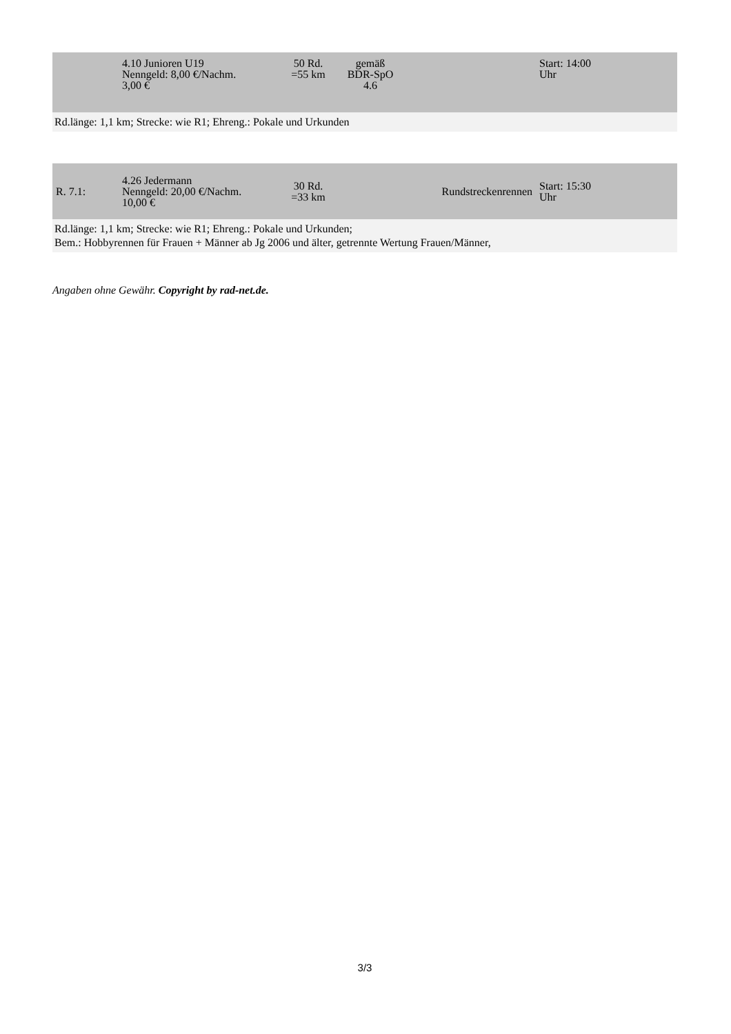| | 4.10 Junioren U19 Nenngeld: 8,00 €/Nachm. 3,00 € | 50 Rd. =55 km | gemäß BDR-SpO 4.6 | | Start: 14:00 Uhr |
| Rd.länge: 1,1 km; Strecke: wie R1; Ehreng.: Pokale und Urkunden | | | | | |
| R. 7.1: | 4.26 Jedermann Nenngeld: 20,00 €/Nachm. 10,00 € | 30 Rd. =33 km | | Rundstreckenrennen | Start: 15:30 Uhr |
| Rd.länge: 1,1 km; Strecke: wie R1; Ehreng.: Pokale und Urkunden; Bem.: Hobbyrennen für Frauen + Männer ab Jg 2006 und älter, getrennte Wertung Frauen/Männer, | | | | | |
Angaben ohne Gewähr. Copyright by rad-net.de.
3/3